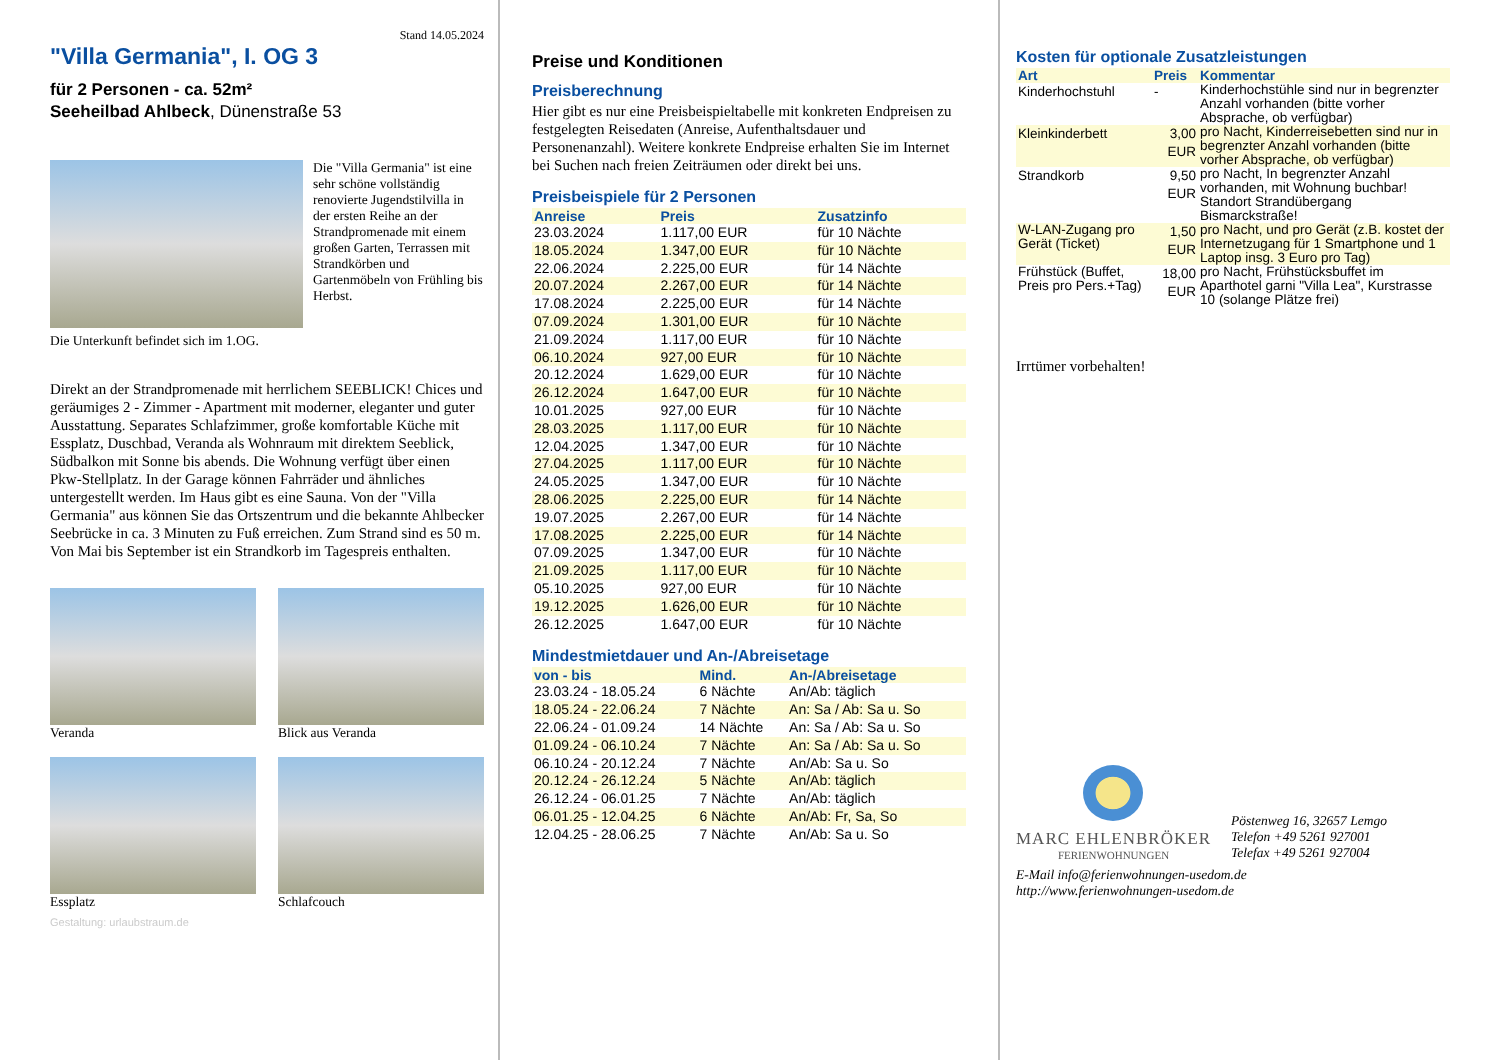Stand 14.05.2024
"Villa Germania", I. OG 3
für 2 Personen - ca. 52m²
Seeheilbad Ahlbeck, Dünenstraße 53
Die "Villa Germania" ist eine sehr schöne vollständig renovierte Jugendstilvilla in der ersten Reihe an der Strandpromenade mit einem großen Garten, Terrassen mit Strandkörben und Gartenmöbeln von Frühling bis Herbst.
Die Unterkunft befindet sich im 1.OG.
Direkt an der Strandpromenade mit herrlichem SEEBLICK! Chices und geräumiges 2 - Zimmer - Apartment mit moderner, eleganter und guter Ausstattung. Separates Schlafzimmer, große komfortable Küche mit Essplatz, Duschbad, Veranda als Wohnraum mit direktem Seeblick, Südbalkon mit Sonne bis abends. Die Wohnung verfügt über einen Pkw-Stellplatz. In der Garage können Fahrräder und ähnliches untergestellt werden. Im Haus gibt es eine Sauna. Von der "Villa Germania" aus können Sie das Ortszentrum und die bekannte Ahlbecker Seebrücke in ca. 3 Minuten zu Fuß erreichen. Zum Strand sind es 50 m. Von Mai bis September ist ein Strandkorb im Tagespreis enthalten.
Veranda
Blick aus Veranda
Essplatz
Schlafcouch
Gestaltung: urlaubstraum.de
Preise und Konditionen
Preisberechnung
Hier gibt es nur eine Preisbeispieltabelle mit konkreten Endpreisen zu festgelegten Reisedaten (Anreise, Aufenthaltsdauer und Personenanzahl). Weitere konkrete Endpreise erhalten Sie im Internet bei Suchen nach freien Zeiträumen oder direkt bei uns.
Preisbeispiele für 2 Personen
| Anreise | Preis | Zusatzinfo |
| --- | --- | --- |
| 23.03.2024 | 1.117,00 EUR | für 10 Nächte |
| 18.05.2024 | 1.347,00 EUR | für 10 Nächte |
| 22.06.2024 | 2.225,00 EUR | für 14 Nächte |
| 20.07.2024 | 2.267,00 EUR | für 14 Nächte |
| 17.08.2024 | 2.225,00 EUR | für 14 Nächte |
| 07.09.2024 | 1.301,00 EUR | für 10 Nächte |
| 21.09.2024 | 1.117,00 EUR | für 10 Nächte |
| 06.10.2024 | 927,00 EUR | für 10 Nächte |
| 20.12.2024 | 1.629,00 EUR | für 10 Nächte |
| 26.12.2024 | 1.647,00 EUR | für 10 Nächte |
| 10.01.2025 | 927,00 EUR | für 10 Nächte |
| 28.03.2025 | 1.117,00 EUR | für 10 Nächte |
| 12.04.2025 | 1.347,00 EUR | für 10 Nächte |
| 27.04.2025 | 1.117,00 EUR | für 10 Nächte |
| 24.05.2025 | 1.347,00 EUR | für 10 Nächte |
| 28.06.2025 | 2.225,00 EUR | für 14 Nächte |
| 19.07.2025 | 2.267,00 EUR | für 14 Nächte |
| 17.08.2025 | 2.225,00 EUR | für 14 Nächte |
| 07.09.2025 | 1.347,00 EUR | für 10 Nächte |
| 21.09.2025 | 1.117,00 EUR | für 10 Nächte |
| 05.10.2025 | 927,00 EUR | für 10 Nächte |
| 19.12.2025 | 1.626,00 EUR | für 10 Nächte |
| 26.12.2025 | 1.647,00 EUR | für 10 Nächte |
Mindestmietdauer und An-/Abreisetage
| von - bis | Mind. | An-/Abreisetage |
| --- | --- | --- |
| 23.03.24 - 18.05.24 | 6 Nächte | An/Ab: täglich |
| 18.05.24 - 22.06.24 | 7 Nächte | An: Sa / Ab: Sa u. So |
| 22.06.24 - 01.09.24 | 14 Nächte | An: Sa / Ab: Sa u. So |
| 01.09.24 - 06.10.24 | 7 Nächte | An: Sa / Ab: Sa u. So |
| 06.10.24 - 20.12.24 | 7 Nächte | An/Ab: Sa u. So |
| 20.12.24 - 26.12.24 | 5 Nächte | An/Ab: täglich |
| 26.12.24 - 06.01.25 | 7 Nächte | An/Ab: täglich |
| 06.01.25 - 12.04.25 | 6 Nächte | An/Ab: Fr, Sa, So |
| 12.04.25 - 28.06.25 | 7 Nächte | An/Ab: Sa u. So |
Kosten für optionale Zusatzleistungen
| Art | Preis | Kommentar |
| --- | --- | --- |
| Kinderhochstuhl | - | Kinderhochstühle sind nur in begrenzter Anzahl vorhanden (bitte vorher Absprache, ob verfügbar) |
| Kleinkinderbett | 3,00 EUR | pro Nacht, Kinderreisebetten sind nur in begrenzter Anzahl vorhanden (bitte vorher Absprache, ob verfügbar) |
| Strandkorb | 9,50 EUR | pro Nacht, In begrenzter Anzahl vorhanden, mit Wohnung buchbar! Standort Strandübergang Bismarckstraße! |
| W-LAN-Zugang pro Gerät (Ticket) | 1,50 EUR | pro Nacht, und pro Gerät (z.B. kostet der Internetzugang für 1 Smartphone und 1 Laptop insg. 3 Euro pro Tag) |
| Frühstück (Buffet, Preis pro Pers.+Tag) | 18,00 EUR | pro Nacht, Frühstücksbuffet im Aparthotel garni "Villa Lea", Kurstrasse 10 (solange Plätze frei) |
Irrtümer vorbehalten!
MARC EHLENBRÖKER
FERIENWOHNUNGEN
Pöstenweg 16, 32657 Lemgo
Telefon +49 5261 927001
Telefax +49 5261 927004
E-Mail info@ferienwohnungen-usedom.de
http://www.ferienwohnungen-usedom.de